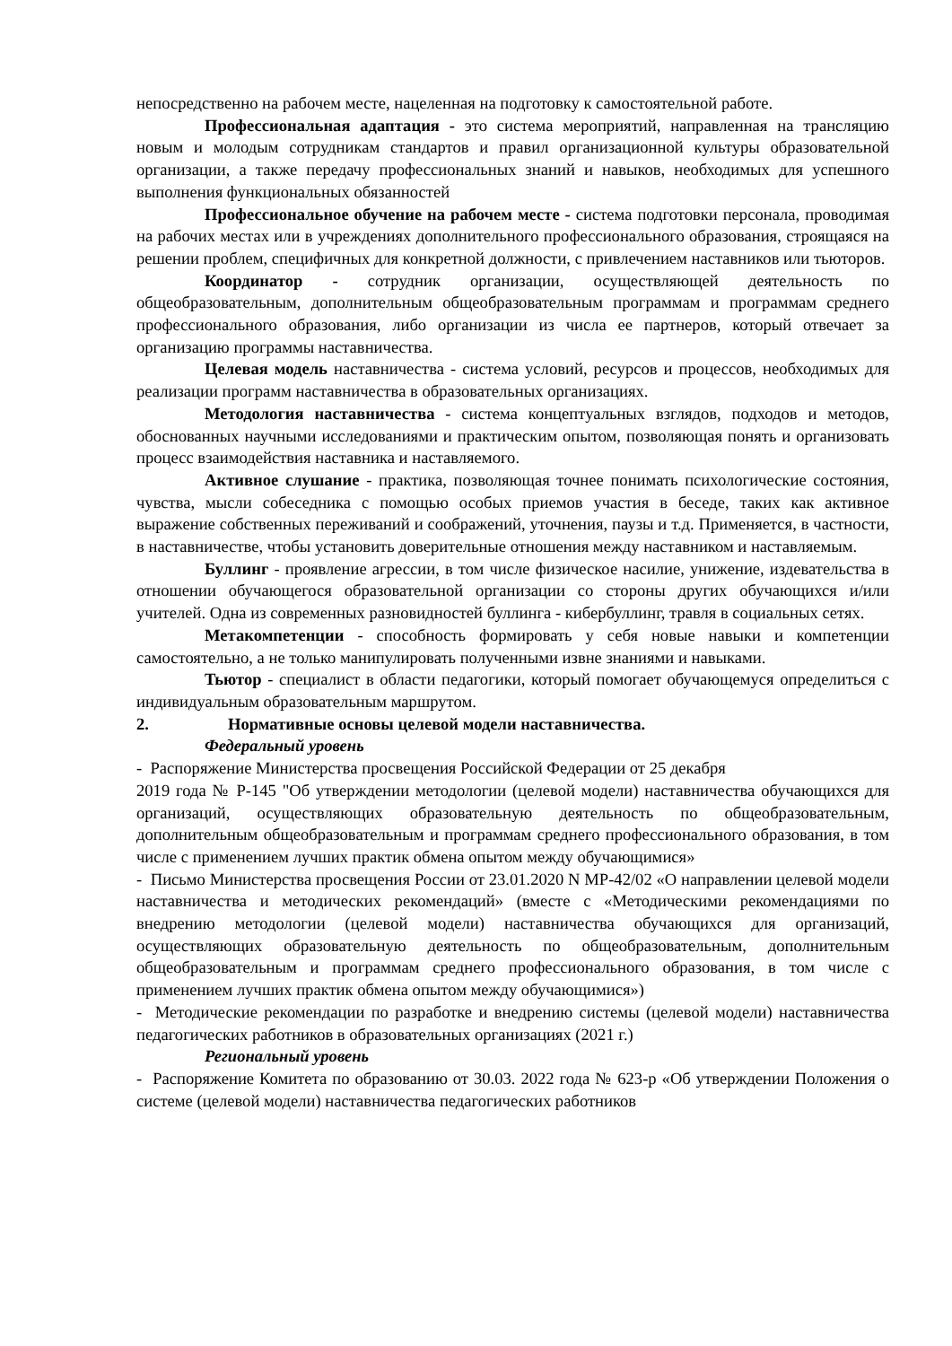непосредственно на рабочем месте, нацеленная на подготовку к самостоятельной работе.
Профессиональная адаптация - это система мероприятий, направленная на трансляцию новым и молодым сотрудникам стандартов и правил организационной культуры образовательной организации, а также передачу профессиональных знаний и навыков, необходимых для успешного выполнения функциональных обязанностей
Профессиональное обучение на рабочем месте - система подготовки персонала, проводимая на рабочих местах или в учреждениях дополнительного профессионального образования, строящаяся на решении проблем, специфичных для конкретной должности, с привлечением наставников или тьюторов.
Координатор - сотрудник организации, осуществляющей деятельность по общеобразовательным, дополнительным общеобразовательным программам и программам среднего профессионального образования, либо организации из числа ее партнеров, который отвечает за организацию программы наставничества.
Целевая модель наставничества - система условий, ресурсов и процессов, необходимых для реализации программ наставничества в образовательных организациях.
Методология наставничества - система концептуальных взглядов, подходов и методов, обоснованных научными исследованиями и практическим опытом, позволяющая понять и организовать процесс взаимодействия наставника и наставляемого.
Активное слушание - практика, позволяющая точнее понимать психологические состояния, чувства, мысли собеседника с помощью особых приемов участия в беседе, таких как активное выражение собственных переживаний и соображений, уточнения, паузы и т.д. Применяется, в частности, в наставничестве, чтобы установить доверительные отношения между наставником и наставляемым.
Буллинг - проявление агрессии, в том числе физическое насилие, унижение, издевательства в отношении обучающегося образовательной организации со стороны других обучающихся и/или учителей. Одна из современных разновидностей буллинга - кибербуллинг, травля в социальных сетях.
Метакомпетенции - способность формировать у себя новые навыки и компетенции самостоятельно, а не только манипулировать полученными извне знаниями и навыками.
Тьютор - специалист в области педагогики, который помогает обучающемуся определиться с индивидуальным образовательным маршрутом.
2. Нормативные основы целевой модели наставничества.
Федеральный уровень
- Распоряжение Министерства просвещения Российской Федерации от 25 декабря
2019 года № Р-145 "Об утверждении методологии (целевой модели) наставничества обучающихся для организаций, осуществляющих образовательную деятельность по общеобразовательным, дополнительным общеобразовательным и программам среднего профессионального образования, в том числе с применением лучших практик обмена опытом между обучающимися»
- Письмо Министерства просвещения России от 23.01.2020 N МР-42/02 «О направлении целевой модели наставничества и методических рекомендаций» (вместе с «Методическими рекомендациями по внедрению методологии (целевой модели) наставничества обучающихся для организаций, осуществляющих образовательную деятельность по общеобразовательным, дополнительным общеобразовательным и программам среднего профессионального образования, в том числе с применением лучших практик обмена опытом между обучающимися»)
- Методические рекомендации по разработке и внедрению системы (целевой модели) наставничества педагогических работников в образовательных организациях (2021 г.)
Региональный уровень
- Распоряжение Комитета по образованию от 30.03. 2022 года № 623-р «Об утверждении Положения о системе (целевой модели) наставничества педагогических работников